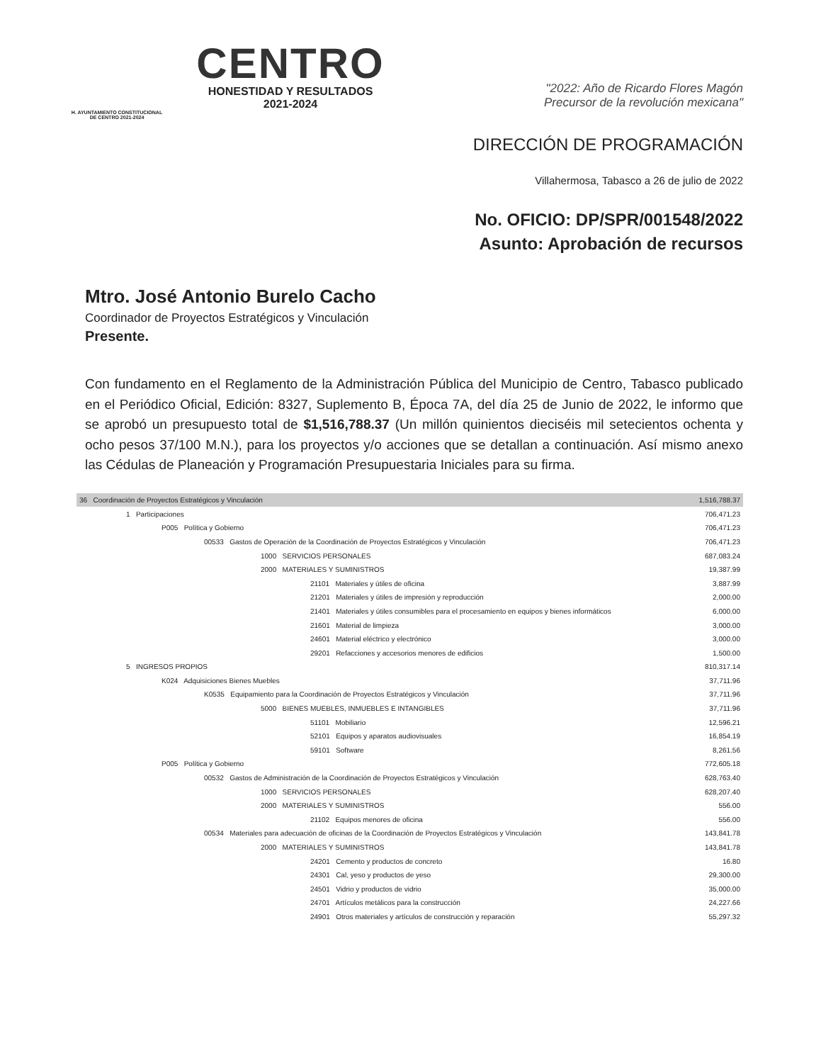H. AYUNTAMIENTO CONSTITUCIONAL
DE CENTRO 2021-2024
CENTRO
HONESTIDAD Y RESULTADOS
2021-2024
"2022: Año de Ricardo Flores Magón
Precursor de la revolución mexicana"
DIRECCIÓN DE PROGRAMACIÓN
Villahermosa, Tabasco a 26 de julio de 2022
No. OFICIO: DP/SPR/001548/2022
Asunto: Aprobación de recursos
Mtro. José Antonio Burelo Cacho
Coordinador de Proyectos Estratégicos y Vinculación
Presente.
Con fundamento en el Reglamento de la Administración Pública del Municipio de Centro, Tabasco publicado en el Periódico Oficial, Edición: 8327, Suplemento B, Época 7A, del día 25 de Junio de 2022, le informo que se aprobó un presupuesto total de $1,516,788.37 (Un millón quinientos dieciséis mil setecientos ochenta y ocho pesos 37/100 M.N.), para los proyectos y/o acciones que se detallan a continuación. Así mismo anexo las Cédulas de Planeación y Programación Presupuestaria Iniciales para su firma.
| 36 Coordinación de Proyectos Estratégicos y Vinculación | 1,516,788.37 |
| 1 Participaciones | 706,471.23 |
| P005 Política y Gobierno | 706,471.23 |
| 00533 Gastos de Operación de la Coordinación de Proyectos Estratégicos y Vinculación | 706,471.23 |
| 1000 SERVICIOS PERSONALES | 687,083.24 |
| 2000 MATERIALES Y SUMINISTROS | 19,387.99 |
| 21101 Materiales y útiles de oficina | 3,887.99 |
| 21201 Materiales y útiles de impresión y reproducción | 2,000.00 |
| 21401 Materiales y útiles consumibles para el procesamiento en equipos y bienes informáticos | 6,000.00 |
| 21601 Material de limpieza | 3,000.00 |
| 24601 Material eléctrico y electrónico | 3,000.00 |
| 29201 Refacciones y accesorios menores de edificios | 1,500.00 |
| 5 INGRESOS PROPIOS | 810,317.14 |
| K024 Adquisiciones Bienes Muebles | 37,711.96 |
| K0535 Equipamiento para la Coordinación de Proyectos Estratégicos y Vinculación | 37,711.96 |
| 5000 BIENES MUEBLES, INMUEBLES E INTANGIBLES | 37,711.96 |
| 51101 Mobiliario | 12,596.21 |
| 52101 Equipos y aparatos audiovisuales | 16,854.19 |
| 59101 Software | 8,261.56 |
| P005 Política y Gobierno | 772,605.18 |
| 00532 Gastos de Administración de la Coordinación de Proyectos Estratégicos y Vinculación | 628,763.40 |
| 1000 SERVICIOS PERSONALES | 628,207.40 |
| 2000 MATERIALES Y SUMINISTROS | 556.00 |
| 21102 Equipos menores de oficina | 556.00 |
| 00534 Materiales para adecuación de oficinas de la Coordinación de Proyectos Estratégicos y Vinculación | 143,841.78 |
| 2000 MATERIALES Y SUMINISTROS | 143,841.78 |
| 24201 Cemento y productos de concreto | 16.80 |
| 24301 Cal, yeso y productos de yeso | 29,300.00 |
| 24501 Vidrio y productos de vidrio | 35,000.00 |
| 24701 Artículos metálicos para la construcción | 24,227.66 |
| 24901 Otros materiales y artículos de construcción y reparación | 55,297.32 |